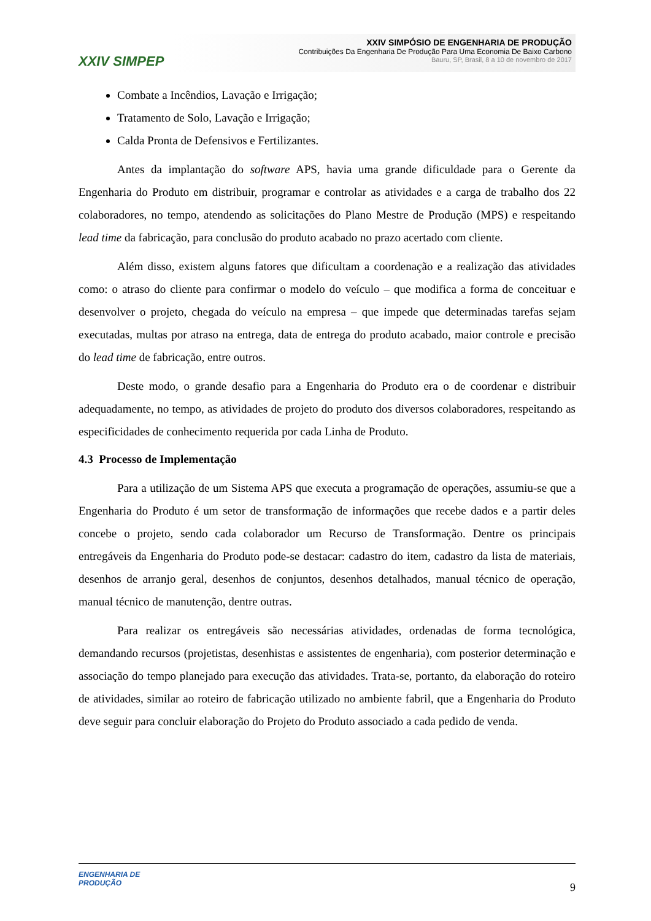XXIV SIMPEP
XXIV SIMPÓSIO DE ENGENHARIA DE PRODUÇÃO
Contribuições Da Engenharia De Produção Para Uma Economia De Baixo Carbono
Bauru, SP, Brasil, 8 a 10 de novembro de 2017
Combate a Incêndios, Lavação e Irrigação;
Tratamento de Solo, Lavação e Irrigação;
Calda Pronta de Defensivos e Fertilizantes.
Antes da implantação do software APS, havia uma grande dificuldade para o Gerente da Engenharia do Produto em distribuir, programar e controlar as atividades e a carga de trabalho dos 22 colaboradores, no tempo, atendendo as solicitações do Plano Mestre de Produção (MPS) e respeitando lead time da fabricação, para conclusão do produto acabado no prazo acertado com cliente.
Além disso, existem alguns fatores que dificultam a coordenação e a realização das atividades como: o atraso do cliente para confirmar o modelo do veículo – que modifica a forma de conceituar e desenvolver o projeto, chegada do veículo na empresa – que impede que determinadas tarefas sejam executadas, multas por atraso na entrega, data de entrega do produto acabado, maior controle e precisão do lead time de fabricação, entre outros.
Deste modo, o grande desafio para a Engenharia do Produto era o de coordenar e distribuir adequadamente, no tempo, as atividades de projeto do produto dos diversos colaboradores, respeitando as especificidades de conhecimento requerida por cada Linha de Produto.
4.3 Processo de Implementação
Para a utilização de um Sistema APS que executa a programação de operações, assumiu-se que a Engenharia do Produto é um setor de transformação de informações que recebe dados e a partir deles concebe o projeto, sendo cada colaborador um Recurso de Transformação. Dentre os principais entregáveis da Engenharia do Produto pode-se destacar: cadastro do item, cadastro da lista de materiais, desenhos de arranjo geral, desenhos de conjuntos, desenhos detalhados, manual técnico de operação, manual técnico de manutenção, dentre outras.
Para realizar os entregáveis são necessárias atividades, ordenadas de forma tecnológica, demandando recursos (projetistas, desenhistas e assistentes de engenharia), com posterior determinação e associação do tempo planejado para execução das atividades. Trata-se, portanto, da elaboração do roteiro de atividades, similar ao roteiro de fabricação utilizado no ambiente fabril, que a Engenharia do Produto deve seguir para concluir elaboração do Projeto do Produto associado a cada pedido de venda.
ENGENHARIA DE
PRODUÇÃO
9